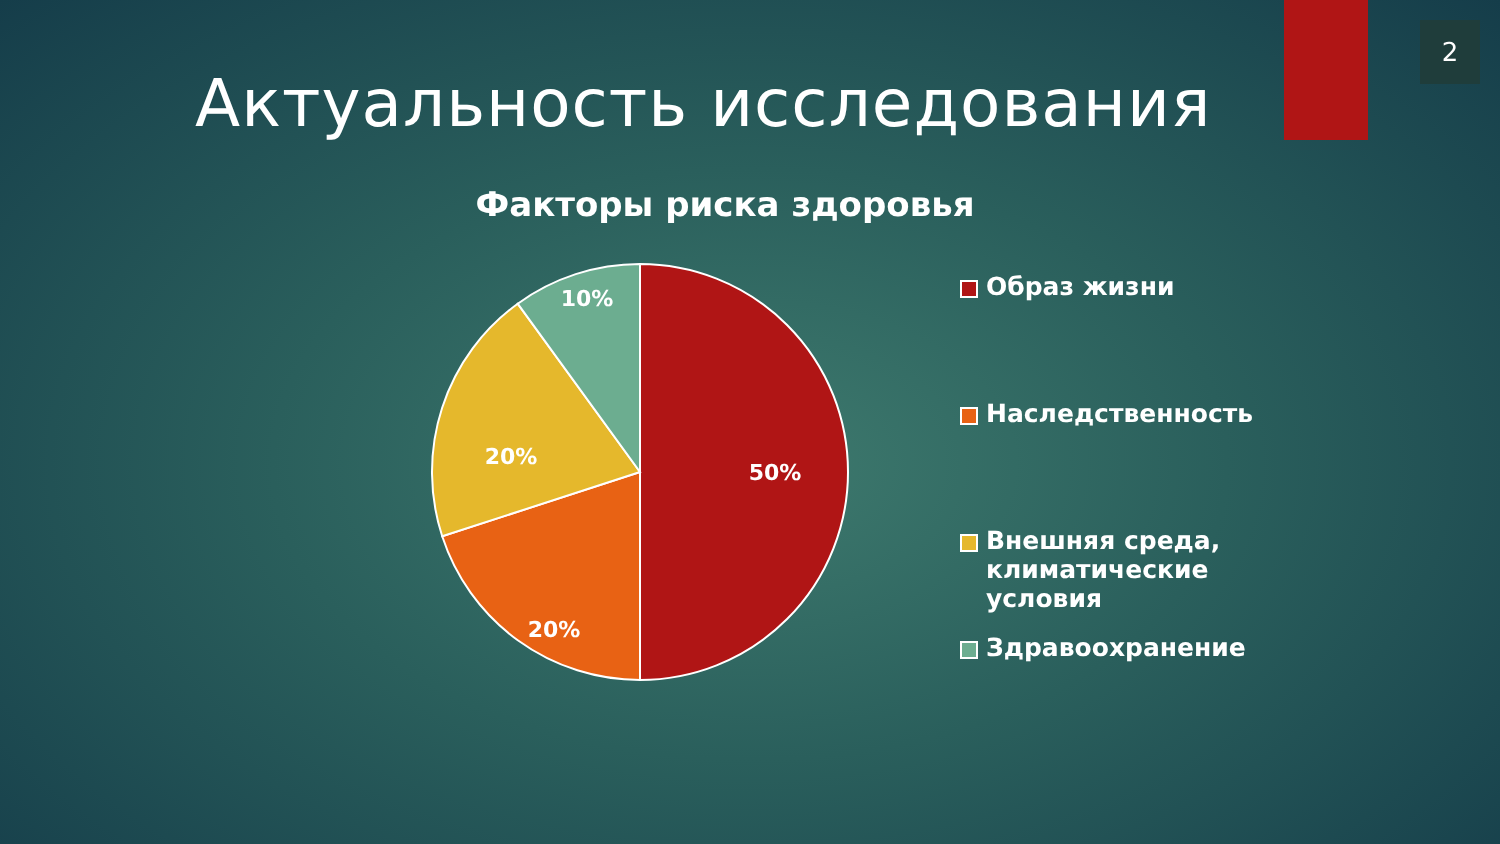2
Актуальность исследования
Факторы риска здоровья
50%
20%
20%
10%
Образ жизни
Наследственность
Внешняя среда,
климатические
условия
Здравоохранение